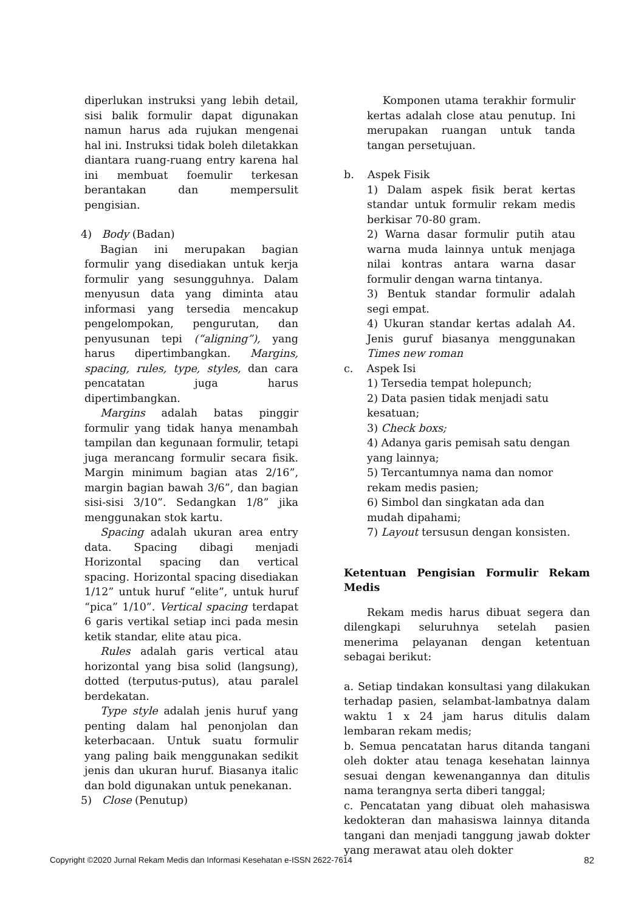diperlukan instruksi yang lebih detail, sisi balik formulir dapat digunakan namun harus ada rujukan mengenai hal ini. Instruksi tidak boleh diletakkan diantara ruang-ruang entry karena hal ini membuat foemulir terkesan berantakan dan mempersulit pengisian.
4) Body (Badan)
Bagian ini merupakan bagian formulir yang disediakan untuk kerja formulir yang sesungguhnya. Dalam menyusun data yang diminta atau informasi yang tersedia mencakup pengelompokan, pengurutan, dan penyusunan tepi (“aligning”), yang harus dipertimbangkan. Margins, spacing, rules, type, styles, dan cara pencatatan juga harus dipertimbangkan.
Margins adalah batas pinggir formulir yang tidak hanya menambah tampilan dan kegunaan formulir, tetapi juga merancang formulir secara fisik. Margin minimum bagian atas 2/16”, margin bagian bawah 3/6”, dan bagian sisi-sisi 3/10”. Sedangkan 1/8” jika menggunakan stok kartu.
Spacing adalah ukuran area entry data. Spacing dibagi menjadi Horizontal spacing dan vertical spacing. Horizontal spacing disediakan 1/12” untuk huruf “elite”, untuk huruf “pica” 1/10”. Vertical spacing terdapat 6 garis vertikal setiap inci pada mesin ketik standar, elite atau pica.
Rules adalah garis vertical atau horizontal yang bisa solid (langsung), dotted (terputus-putus), atau paralel berdekatan.
Type style adalah jenis huruf yang penting dalam hal penonjolan dan keterbacaan. Untuk suatu formulir yang paling baik menggunakan sedikit jenis dan ukuran huruf. Biasanya italic dan bold digunakan untuk penekanan.
5) Close (Penutup)
Komponen utama terakhir formulir kertas adalah close atau penutup. Ini merupakan ruangan untuk tanda tangan persetujuan.
b. Aspek Fisik
1) Dalam aspek fisik berat kertas standar untuk formulir rekam medis berkisar 70-80 gram.
2) Warna dasar formulir putih atau warna muda lainnya untuk menjaga nilai kontras antara warna dasar formulir dengan warna tintanya.
3) Bentuk standar formulir adalah segi empat.
4) Ukuran standar kertas adalah A4. Jenis guruf biasanya menggunakan Times new roman
c. Aspek Isi
1) Tersedia tempat holepunch;
2) Data pasien tidak menjadi satu kesatuan;
3) Check boxs;
4) Adanya garis pemisah satu dengan yang lainnya;
5) Tercantumnya nama dan nomor rekam medis pasien;
6) Simbol dan singkatan ada dan mudah dipahami;
7) Layout tersusun dengan konsisten.
Ketentuan Pengisian Formulir Rekam Medis
Rekam medis harus dibuat segera dan dilengkapi seluruhnya setelah pasien menerima pelayanan dengan ketentuan sebagai berikut:
a. Setiap tindakan konsultasi yang dilakukan terhadap pasien, selambat-lambatnya dalam waktu 1 x 24 jam harus ditulis dalam lembaran rekam medis;
b. Semua pencatatan harus ditanda tangani oleh dokter atau tenaga kesehatan lainnya sesuai dengan kewenangannya dan ditulis nama terangnya serta diberi tanggal;
c. Pencatatan yang dibuat oleh mahasiswa kedokteran dan mahasiswa lainnya ditanda tangani dan menjadi tanggung jawab dokter yang merawat atau oleh dokter
Copyright ©2020 Jurnal Rekam Medis dan Informasi Kesehatan e-ISSN 2622-7614 82